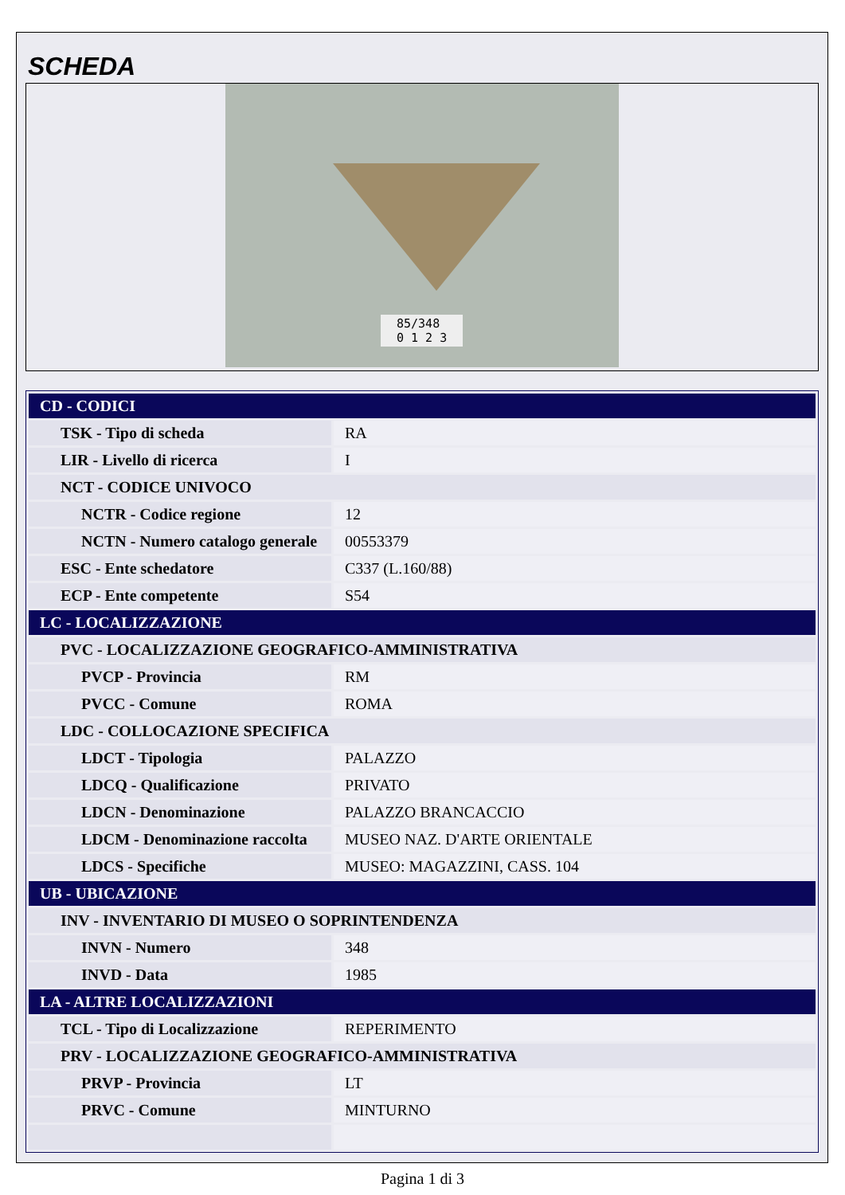SCHEDA
85/348
0 1 2 3
| CD - CODICI | |
| TSK - Tipo di scheda | RA |
| LIR - Livello di ricerca | I |
| NCT - CODICE UNIVOCO | |
| NCTR - Codice regione | 12 |
| NCTN - Numero catalogo generale | 00553379 |
| ESC - Ente schedatore | C337 (L.160/88) |
| ECP - Ente competente | S54 |
| LC - LOCALIZZAZIONE | |
| PVC - LOCALIZZAZIONE GEOGRAFICO-AMMINISTRATIVA | |
| PVCP - Provincia | RM |
| PVCC - Comune | ROMA |
| LDC - COLLOCAZIONE SPECIFICA | |
| LDCT - Tipologia | PALAZZO |
| LDCQ - Qualificazione | PRIVATO |
| LDCN - Denominazione | PALAZZO BRANCACCIO |
| LDCM - Denominazione raccolta | MUSEO NAZ. D'ARTE ORIENTALE |
| LDCS - Specifiche | MUSEO: MAGAZZINI, CASS. 104 |
| UB - UBICAZIONE | |
| INV - INVENTARIO DI MUSEO O SOPRINTENDENZA | |
| INVN - Numero | 348 |
| INVD - Data | 1985 |
| LA - ALTRE LOCALIZZAZIONI | |
| TCL - Tipo di Localizzazione | REPERIMENTO |
| PRV - LOCALIZZAZIONE GEOGRAFICO-AMMINISTRATIVA | |
| PRVP - Provincia | LT |
| PRVC - Comune | MINTURNO |
Pagina 1 di 3